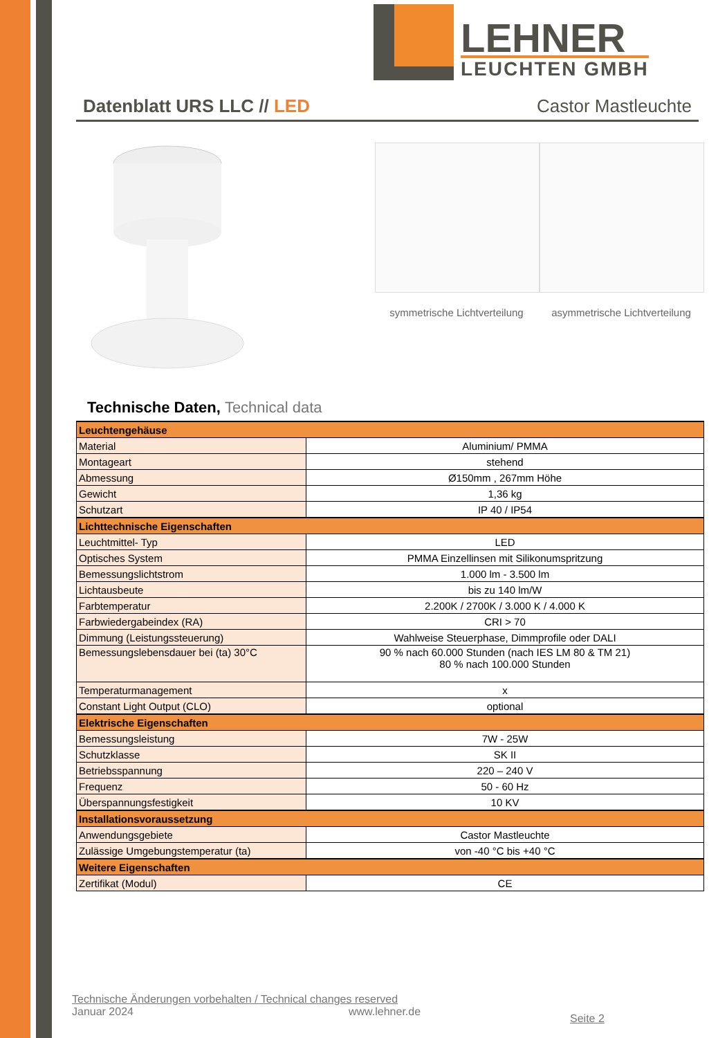LEHNER
LEUCHTEN GMBH
Datenblatt URS LLC // LED Castor Mastleuchte
symmetrische Lichtverteilung
asymmetrische Lichtverteilung
Technische Daten, Technical data
| Leuchtengehäuse | |
| Material | Aluminium/ PMMA |
| Montageart | stehend |
| Abmessung | Ø150mm , 267mm Höhe |
| Gewicht | 1,36 kg |
| Schutzart | IP 40 / IP54 |
| Lichttechnische Eigenschaften | |
| Leuchtmittel- Typ | LED |
| Optisches System | PMMA Einzellinsen mit Silikonumspritzung |
| Bemessungslichtstrom | 1.000 lm - 3.500 lm |
| Lichtausbeute | bis zu 140 lm/W |
| Farbtemperatur | 2.200K / 2700K / 3.000 K / 4.000 K |
| Farbwiedergabeindex (RA) | CRI > 70 |
| Dimmung (Leistungssteuerung) | Wahlweise Steuerphase, Dimmprofile oder DALI |
| Bemessungslebensdauer bei (ta) 30°C | 90 % nach 60.000 Stunden (nach IES LM 80 & TM 21) 80 % nach 100.000 Stunden |
| Temperaturmanagement | x |
| Constant Light Output (CLO) | optional |
| Elektrische Eigenschaften | |
| Bemessungsleistung | 7W - 25W |
| Schutzklasse | SK II |
| Betriebsspannung | 220 – 240 V |
| Frequenz | 50 - 60 Hz |
| Überspannungsfestigkeit | 10 KV |
| Installationsvoraussetzung | |
| Anwendungsgebiete | Castor Mastleuchte |
| Zulässige Umgebungstemperatur (ta) | von -40 °C bis +40 °C |
| Weitere Eigenschaften | |
| Zertifikat (Modul) | CE |
Technische Änderungen vorbehalten / Technical changes reserved
Januar 2024 www.lehner.de Seite 2